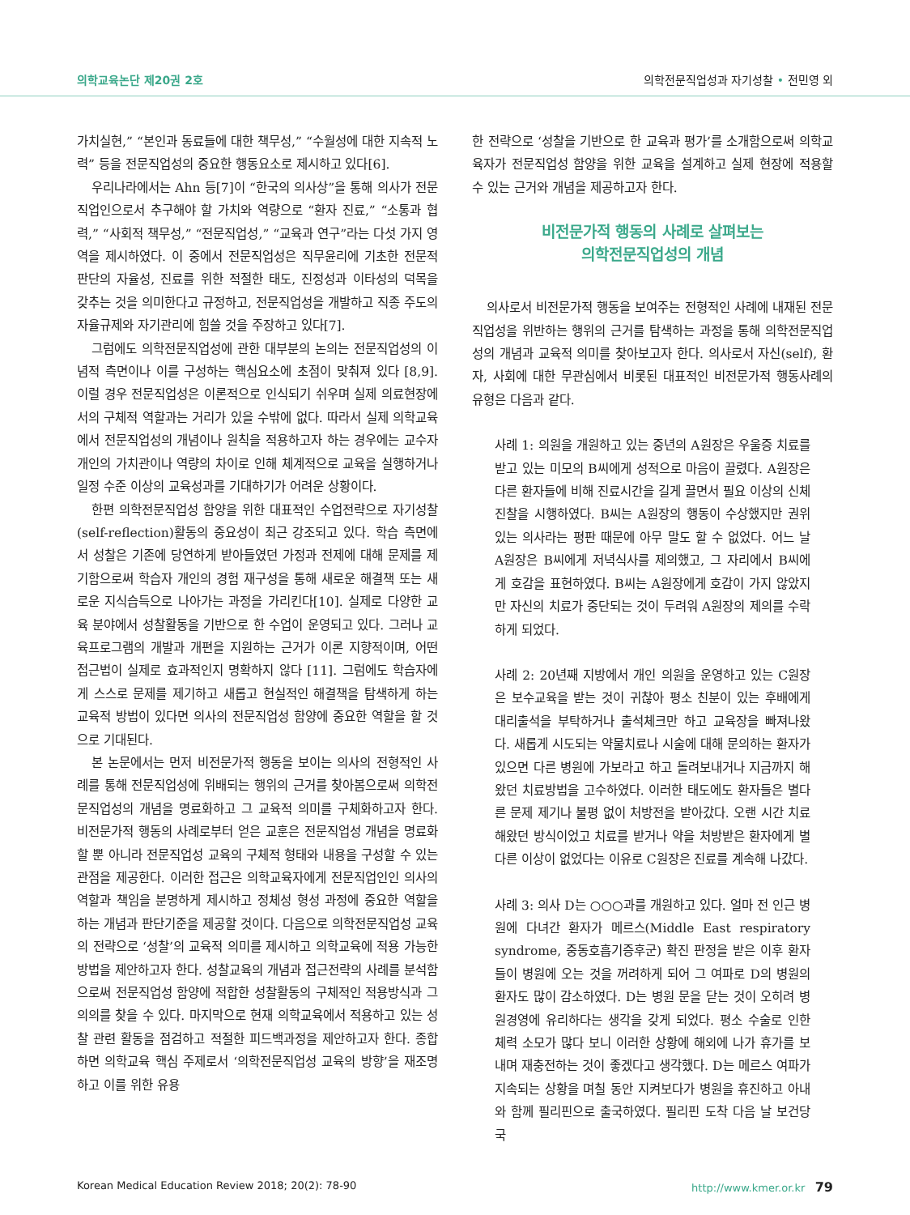의학교육논단 제20권 2호 의학전문직업성과 자기성찰 • 전민영 외
가치실현,” “본인과 동료들에 대한 책무성,” “수월성에 대한 지속적 노력” 등을 전문직업성의 중요한 행동요소로 제시하고 있다[6].
우리나라에서는 Ahn 등[7]이 “한국의 의사상”을 통해 의사가 전문직업인으로서 추구해야 할 가치와 역량으로 “환자 진료,” “소통과 협력,” “사회적 책무성,” “전문직업성,” “교육과 연구”라는 다섯 가지 영역을 제시하였다. 이 중에서 전문직업성은 직무윤리에 기초한 전문적 판단의 자율성, 진료를 위한 적절한 태도, 진정성과 이타성의 덕목을 갖추는 것을 의미한다고 규정하고, 전문직업성을 개발하고 직종 주도의 자율규제와 자기관리에 힘쓸 것을 주장하고 있다[7].
그럼에도 의학전문직업성에 관한 대부분의 논의는 전문직업성의 이념적 측면이나 이를 구성하는 핵심요소에 초점이 맞춰져 있다 [8,9]. 이럴 경우 전문직업성은 이론적으로 인식되기 쉬우며 실제 의료현장에서의 구체적 역할과는 거리가 있을 수밖에 없다. 따라서 실제 의학교육에서 전문직업성의 개념이나 원칙을 적용하고자 하는 경우에는 교수자 개인의 가치관이나 역량의 차이로 인해 체계적으로 교육을 실행하거나 일정 수준 이상의 교육성과를 기대하기가 어려운 상황이다.
한편 의학전문직업성 함양을 위한 대표적인 수업전략으로 자기성찰(self-reflection)활동의 중요성이 최근 강조되고 있다. 학습 측면에서 성찰은 기존에 당연하게 받아들였던 가정과 전제에 대해 문제를 제기함으로써 학습자 개인의 경험 재구성을 통해 새로운 해결책 또는 새로운 지식습득으로 나아가는 과정을 가리킨다[10]. 실제로 다양한 교육 분야에서 성찰활동을 기반으로 한 수업이 운영되고 있다. 그러나 교육프로그램의 개발과 개편을 지원하는 근거가 이론 지향적이며, 어떤 접근법이 실제로 효과적인지 명확하지 않다 [11]. 그럼에도 학습자에게 스스로 문제를 제기하고 새롭고 현실적인 해결책을 탐색하게 하는 교육적 방법이 있다면 의사의 전문직업성 함양에 중요한 역할을 할 것으로 기대된다.
본 논문에서는 먼저 비전문가적 행동을 보이는 의사의 전형적인 사례를 통해 전문직업성에 위배되는 행위의 근거를 찾아봄으로써 의학전문직업성의 개념을 명료화하고 그 교육적 의미를 구체화하고자 한다. 비전문가적 행동의 사례로부터 얻은 교훈은 전문직업성 개념을 명료화할 뿐 아니라 전문직업성 교육의 구체적 형태와 내용을 구성할 수 있는 관점을 제공한다. 이러한 접근은 의학교육자에게 전문직업인인 의사의 역할과 책임을 분명하게 제시하고 정체성 형성 과정에 중요한 역할을 하는 개념과 판단기준을 제공할 것이다. 다음으로 의학전문직업성 교육의 전략으로 ‘성찰’의 교육적 의미를 제시하고 의학교육에 적용 가능한 방법을 제안하고자 한다. 성찰교육의 개념과 접근전략의 사례를 분석함으로써 전문직업성 함양에 적합한 성찰활동의 구체적인 적용방식과 그 의의를 찾을 수 있다. 마지막으로 현재 의학교육에서 적용하고 있는 성찰 관련 활동을 점검하고 적절한 피드백과정을 제안하고자 한다. 종합하면 의학교육 핵심 주제로서 ‘의학전문직업성 교육의 방향’을 재조명하고 이를 위한 유용
한 전략으로 ‘성찰을 기반으로 한 교육과 평가’를 소개함으로써 의학교육자가 전문직업성 함양을 위한 교육을 설계하고 실제 현장에 적용할 수 있는 근거와 개념을 제공하고자 한다.
비전문가적 행동의 사례로 살펴보는
의학전문직업성의 개념
의사로서 비전문가적 행동을 보여주는 전형적인 사례에 내재된 전문직업성을 위반하는 행위의 근거를 탐색하는 과정을 통해 의학전문직업성의 개념과 교육적 의미를 찾아보고자 한다. 의사로서 자신(self), 환자, 사회에 대한 무관심에서 비롯된 대표적인 비전문가적 행동사례의 유형은 다음과 같다.
사례 1: 의원을 개원하고 있는 중년의 A원장은 우울증 치료를 받고 있는 미모의 B씨에게 성적으로 마음이 끌렸다. A원장은 다른 환자들에 비해 진료시간을 길게 끌면서 필요 이상의 신체 진찰을 시행하였다. B씨는 A원장의 행동이 수상했지만 권위 있는 의사라는 평판 때문에 아무 말도 할 수 없었다. 어느 날 A원장은 B씨에게 저녁식사를 제의했고, 그 자리에서 B씨에게 호감을 표현하였다. B씨는 A원장에게 호감이 가지 않았지만 자신의 치료가 중단되는 것이 두려워 A원장의 제의를 수락하게 되었다.
사례 2: 20년째 지방에서 개인 의원을 운영하고 있는 C원장은 보수교육을 받는 것이 귀찮아 평소 친분이 있는 후배에게 대리출석을 부탁하거나 출석체크만 하고 교육장을 빠져나왔다. 새롭게 시도되는 약물치료나 시술에 대해 문의하는 환자가 있으면 다른 병원에 가보라고 하고 돌려보내거나 지금까지 해왔던 치료방법을 고수하였다. 이러한 태도에도 환자들은 별다른 문제 제기나 불평 없이 처방전을 받아갔다. 오랜 시간 치료해왔던 방식이었고 치료를 받거나 약을 처방받은 환자에게 별다른 이상이 없었다는 이유로 C원장은 진료를 계속해 나갔다.
사례 3: 의사 D는 ○○○과를 개원하고 있다. 얼마 전 인근 병원에 다녀간 환자가 메르스(Middle East respiratory syndrome, 중동호흡기증후군) 확진 판정을 받은 이후 환자들이 병원에 오는 것을 꺼려하게 되어 그 여파로 D의 병원의 환자도 많이 감소하였다. D는 병원 문을 닫는 것이 오히려 병원경영에 유리하다는 생각을 갖게 되었다. 평소 수술로 인한 체력 소모가 많다 보니 이러한 상황에 해외에 나가 휴가를 보내며 재충전하는 것이 좋겠다고 생각했다. D는 메르스 여파가 지속되는 상황을 며칠 동안 지켜보다가 병원을 휴진하고 아내와 함께 필리핀으로 출국하였다. 필리핀 도착 다음 날 보건당국
Korean Medical Education Review 2018; 20(2): 78-90 http://www.kmer.or.kr 79